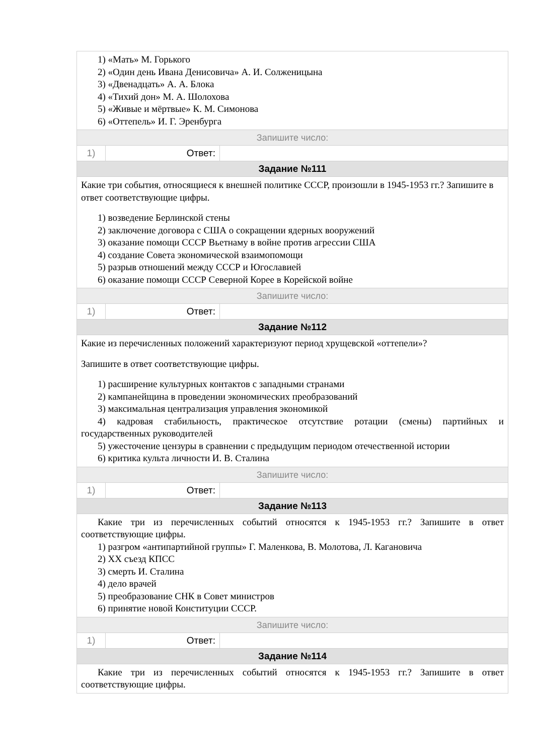1) «Мать» М. Горького
2) «Один день Ивана Денисовича» А. И. Солженицына
3) «Двенадцать» А. А. Блока
4) «Тихий дон» М. А. Шолохова
5) «Живые и мёртвые» К. М. Симонова
6) «Оттепель» И. Г. Эренбурга
Запишите число:
| 1) | Ответ: | |
Задание №111
Какие три события, относящиеся к внешней политике СССР, произошли в 1945-1953 гг.? Запишите в ответ соответствующие цифры.
1) возведение Берлинской стены
2) заключение договора с США о сокращении ядерных вооружений
3) оказание помощи СССР Вьетнаму в войне против агрессии США
4) создание Совета экономической взаимопомощи
5) разрыв отношений между СССР и Югославией
6) оказание помощи СССР Северной Корее в Корейской войне
Запишите число:
| 1) | Ответ: | |
Задание №112
Какие из перечисленных положений характеризуют период хрущевской «оттепели»?
Запишите в ответ соответствующие цифры.
1) расширение культурных контактов с западными странами
2) кампанейщина в проведении экономических преобразований
3) максимальная централизация управления экономикой
4) кадровая стабильность, практическое отсутствие ротации (смены) партийных и государственных руководителей
5) ужесточение цензуры в сравнении с предыдущим периодом отечественной истории
6) критика культа личности И. В. Сталина
Запишите число:
| 1) | Ответ: | |
Задание №113
Какие три из перечисленных событий относятся к 1945-1953 гг.? Запишите в ответ соответствующие цифры.
1) разгром «антипартийной группы» Г. Маленкова, В. Молотова, Л. Кагановича
2) XX съезд КПСС
3) смерть И. Сталина
4) дело врачей
5) преобразование СНК в Совет министров
6) принятие новой Конституции СССР.
Запишите число:
| 1) | Ответ: | |
Задание №114
Какие три из перечисленных событий относятся к 1945-1953 гг.? Запишите в ответ соответствующие цифры.